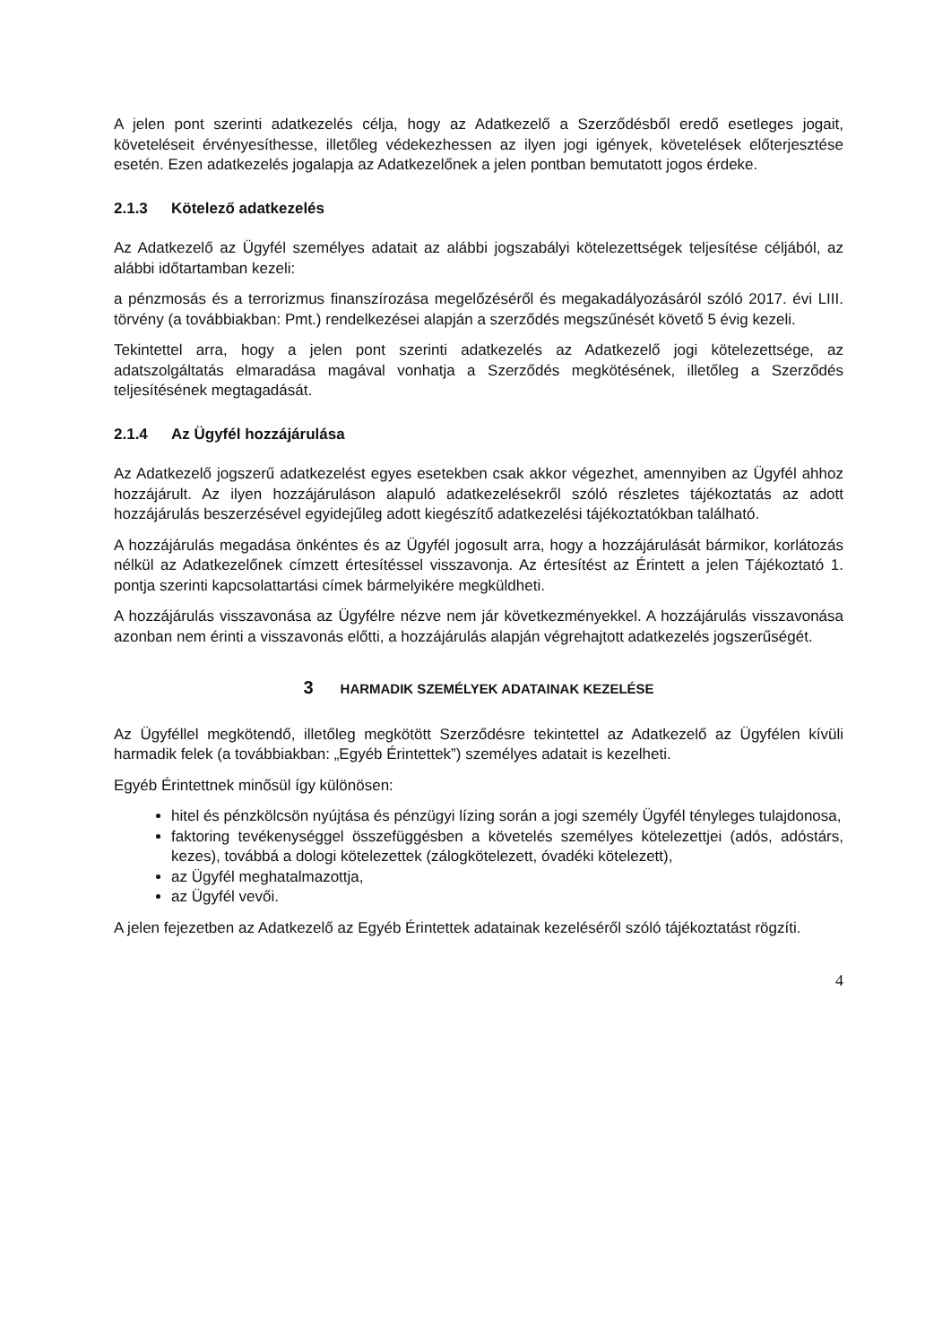A jelen pont szerinti adatkezelés célja, hogy az Adatkezelő a Szerződésből eredő esetleges jogait, követeléseit érvényesíthesse, illetőleg védekezhessen az ilyen jogi igények, követelések előterjesztése esetén. Ezen adatkezelés jogalapja az Adatkezelőnek a jelen pontban bemutatott jogos érdeke.
2.1.3 Kötelező adatkezelés
Az Adatkezelő az Ügyfél személyes adatait az alábbi jogszabályi kötelezettségek teljesítése céljából, az alábbi időtartamban kezeli:
a pénzmosás és a terrorizmus finanszírozása megelőzéséről és megakadályozásáról szóló 2017. évi LIII. törvény (a továbbiakban: Pmt.) rendelkezései alapján a szerződés megszűnését követő 5 évig kezeli.
Tekintettel arra, hogy a jelen pont szerinti adatkezelés az Adatkezelő jogi kötelezettsége, az adatszolgáltatás elmaradása magával vonhatja a Szerződés megkötésének, illetőleg a Szerződés teljesítésének megtagadását.
2.1.4 Az Ügyfél hozzájárulása
Az Adatkezelő jogszerű adatkezelést egyes esetekben csak akkor végezhet, amennyiben az Ügyfél ahhoz hozzájárult. Az ilyen hozzájáruláson alapuló adatkezelésekről szóló részletes tájékoztatás az adott hozzájárulás beszerzésével egyidejűleg adott kiegészítő adatkezelési tájékoztatókban található.
A hozzájárulás megadása önkéntes és az Ügyfél jogosult arra, hogy a hozzájárulását bármikor, korlátozás nélkül az Adatkezelőnek címzett értesítéssel visszavonja. Az értesítést az Érintett a jelen Tájékoztató 1. pontja szerinti kapcsolattartási címek bármelyikére megküldheti.
A hozzájárulás visszavonása az Ügyfélre nézve nem jár következményekkel. A hozzájárulás visszavonása azonban nem érinti a visszavonás előtti, a hozzájárulás alapján végrehajtott adatkezelés jogszerűségét.
3 HARMADIK SZEMÉLYEK ADATAINAK KEZELÉSE
Az Ügyféllel megkötendő, illetőleg megkötött Szerződésre tekintettel az Adatkezelő az Ügyfélen kívüli harmadik felek (a továbbiakban: „Egyéb Érintettek”) személyes adatait is kezelheti.
Egyéb Érintettnek minősül így különösen:
hitel és pénzkölcsön nyújtása és pénzügyi lízing során a jogi személy Ügyfél tényleges tulajdonosa,
faktoring tevékenységgel összefüggésben a követelés személyes kötelezettjei (adós, adóstárs, kezes), továbbá a dologi kötelezettek (zálogkötelezett, óvadéki kötelezett),
az Ügyfél meghatalmazottja,
az Ügyfél vevői.
A jelen fejezetben az Adatkezelő az Egyéb Érintettek adatainak kezeléséről szóló tájékoztatást rögzíti.
4